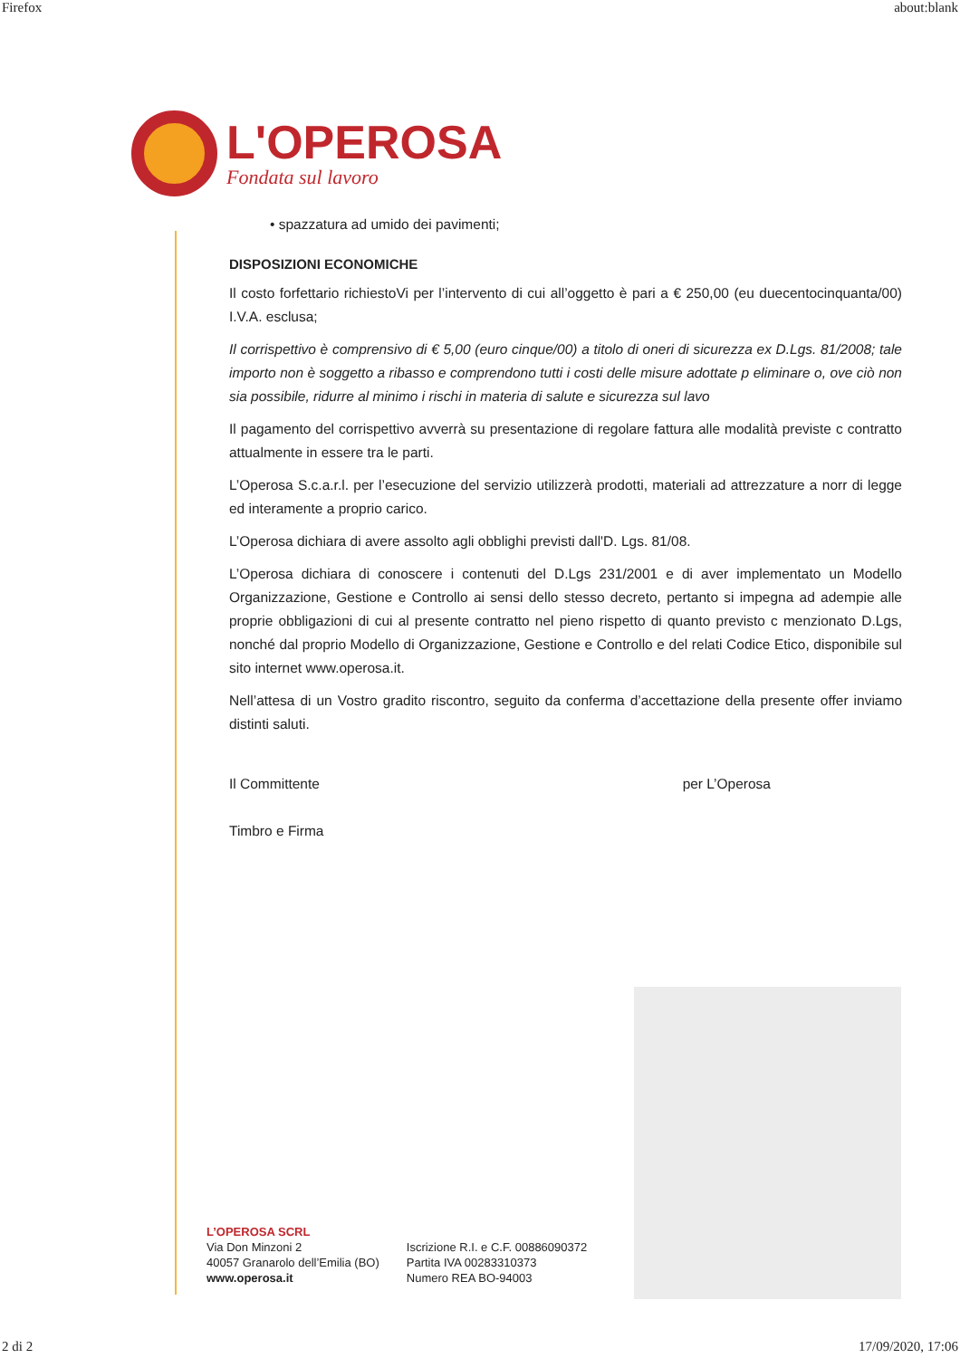Firefox about:blank
L'OPEROSA
Fondata sul lavoro
• spazzatura ad umido dei pavimenti;
DISPOSIZIONI ECONOMICHE
Il costo forfettario richiestoVi per l’intervento di cui all’oggetto è pari a € 250,00 (eu duecentocinquanta/00) I.V.A. esclusa;
Il corrispettivo è comprensivo di € 5,00 (euro cinque/00) a titolo di oneri di sicurezza ex D.Lgs. 81/2008; tale importo non è soggetto a ribasso e comprendono tutti i costi delle misure adottate p eliminare o, ove ciò non sia possibile, ridurre al minimo i rischi in materia di salute e sicurezza sul lavo
Il pagamento del corrispettivo avverrà su presentazione di regolare fattura alle modalità previste c contratto attualmente in essere tra le parti.
L’Operosa S.c.a.r.l. per l’esecuzione del servizio utilizzerà prodotti, materiali ad attrezzature a norr di legge ed interamente a proprio carico.
L’Operosa dichiara di avere assolto agli obblighi previsti dall'D. Lgs. 81/08.
L’Operosa dichiara di conoscere i contenuti del D.Lgs 231/2001 e di aver implementato un Modello Organizzazione, Gestione e Controllo ai sensi dello stesso decreto, pertanto si impegna ad adempie alle proprie obbligazioni di cui al presente contratto nel pieno rispetto di quanto previsto c menzionato D.Lgs, nonché dal proprio Modello di Organizzazione, Gestione e Controllo e del relati Codice Etico, disponibile sul sito internet www.operosa.it.
Nell’attesa di un Vostro gradito riscontro, seguito da conferma d’accettazione della presente offer inviamo distinti saluti.
Il Committente
Timbro e Firma
per L’Operosa
L’OPEROSA SCRL
Via Don Minzoni 2
40057 Granarolo dell’Emilia (BO)
www.operosa.it
Iscrizione R.I. e C.F. 00886090372
Partita IVA 00283310373
Numero REA BO-94003
2 di 2 17/09/2020, 17:06